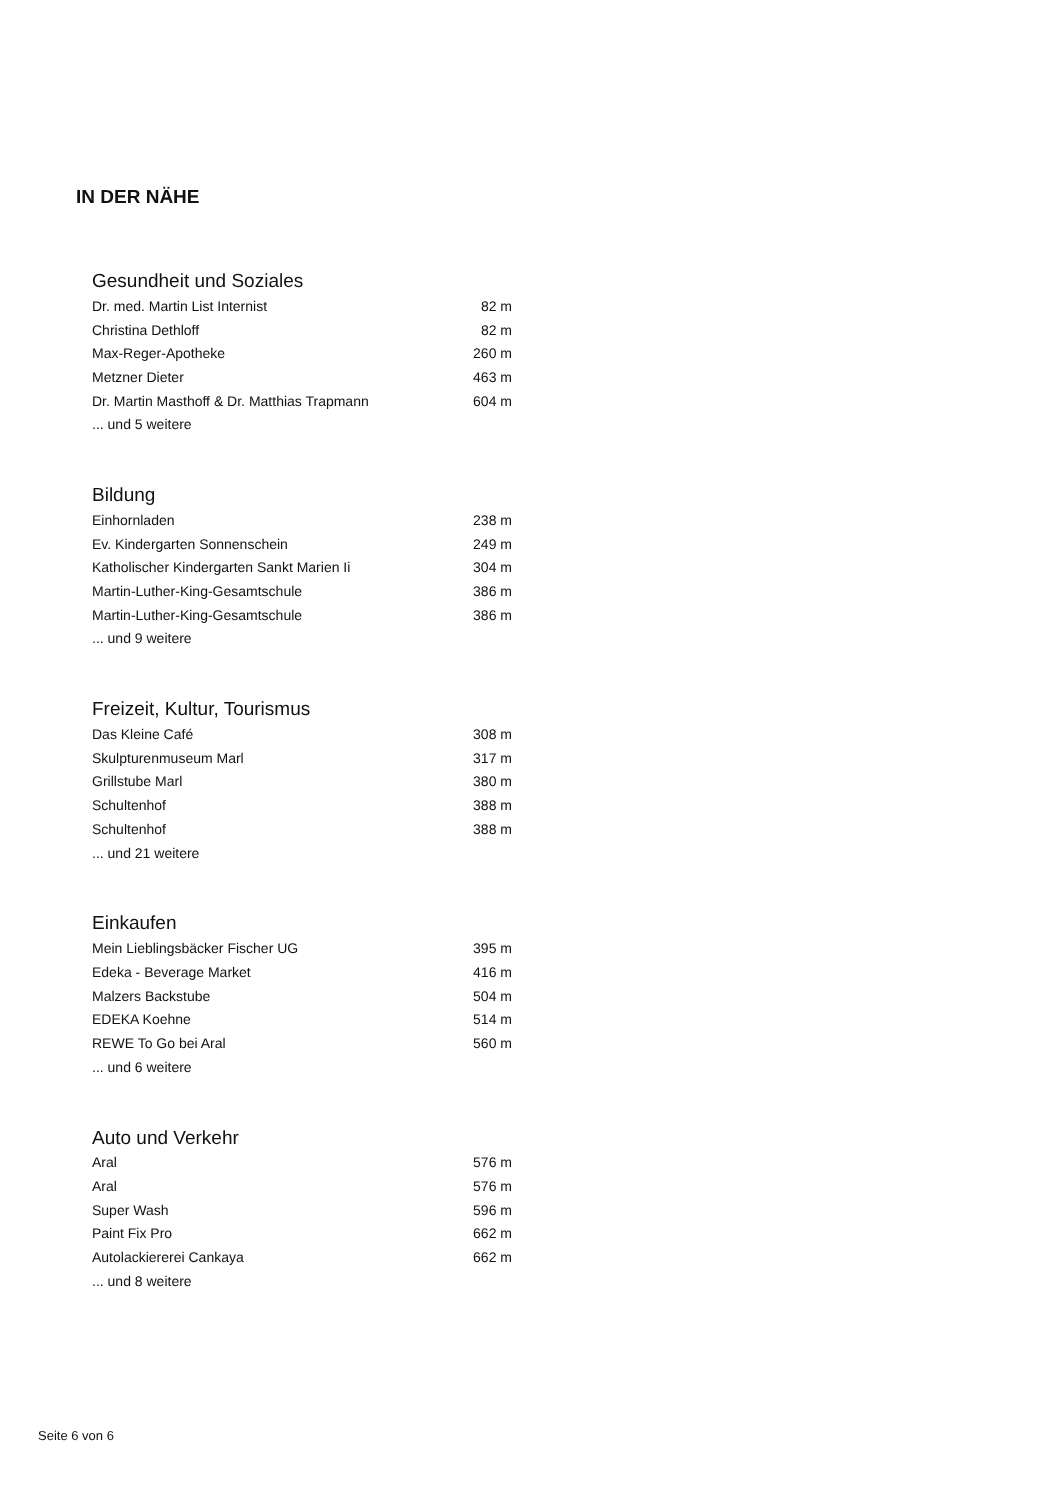IN DER NÄHE
Gesundheit und Soziales
| Dr. med. Martin List Internist | 82 m |
| Christina Dethloff | 82 m |
| Max-Reger-Apotheke | 260 m |
| Metzner Dieter | 463 m |
| Dr. Martin Masthoff & Dr. Matthias Trapmann | 604 m |
| ... und 5 weitere | |
Bildung
| Einhornladen | 238 m |
| Ev. Kindergarten Sonnenschein | 249 m |
| Katholischer Kindergarten Sankt Marien Ii | 304 m |
| Martin-Luther-King-Gesamtschule | 386 m |
| Martin-Luther-King-Gesamtschule | 386 m |
| ... und 9 weitere | |
Freizeit, Kultur, Tourismus
| Das Kleine Café | 308 m |
| Skulpturenmuseum Marl | 317 m |
| Grillstube Marl | 380 m |
| Schultenhof | 388 m |
| Schultenhof | 388 m |
| ... und 21 weitere | |
Einkaufen
| Mein Lieblingsbäcker Fischer UG | 395 m |
| Edeka - Beverage Market | 416 m |
| Malzers Backstube | 504 m |
| EDEKA Koehne | 514 m |
| REWE To Go bei Aral | 560 m |
| ... und 6 weitere | |
Auto und Verkehr
| Aral | 576 m |
| Aral | 576 m |
| Super Wash | 596 m |
| Paint Fix Pro | 662 m |
| Autolackiererei Cankaya | 662 m |
| ... und 8 weitere | |
Seite 6 von 6